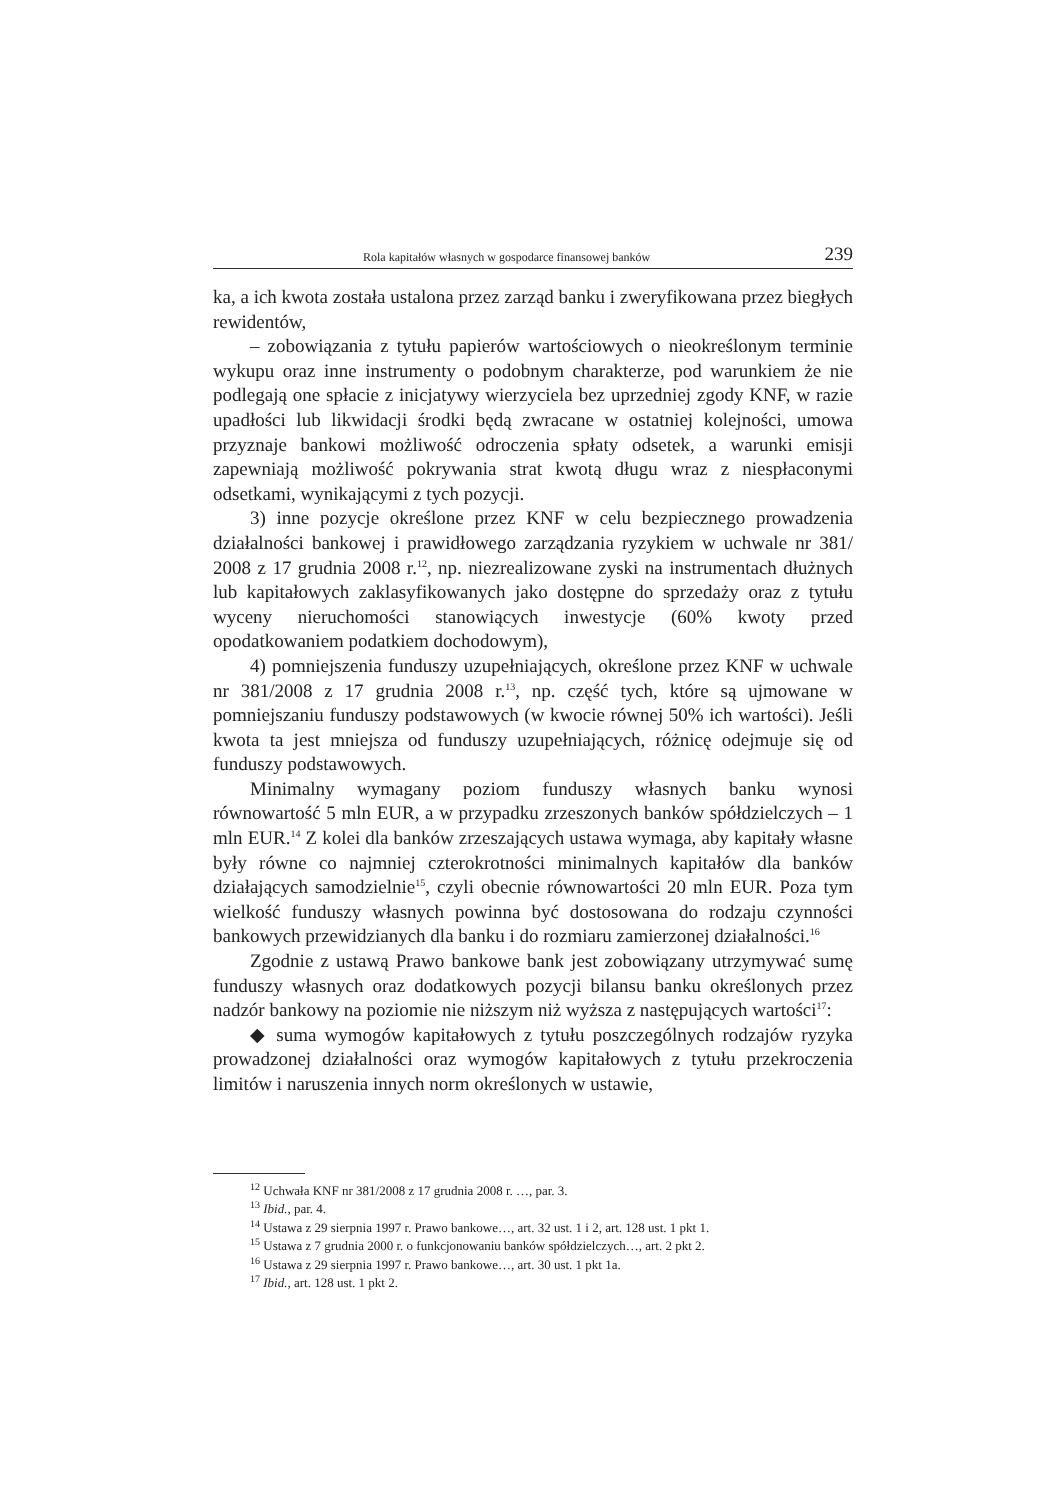Rola kapitałów własnych w gospodarce finansowej banków 239
ka, a ich kwota została ustalona przez zarząd banku i zweryfikowana przez biegłych rewidentów,
– zobowiązania z tytułu papierów wartościowych o nieokreślonym terminie wykupu oraz inne instrumenty o podobnym charakterze, pod warunkiem że nie podlegają one spłacie z inicjatywy wierzyciela bez uprzedniej zgody KNF, w razie upadłości lub likwidacji środki będą zwracane w ostatniej kolejności, umowa przyznaje bankowi możliwość odroczenia spłaty odsetek, a warunki emisji zapewniają możliwość pokrywania strat kwotą długu wraz z niespłaconymi odsetkami, wynikającymi z tych pozycji.
3) inne pozycje określone przez KNF w celu bezpiecznego prowadzenia działalności bankowej i prawidłowego zarządzania ryzykiem w uchwale nr 381/ 2008 z 17 grudnia 2008 r.<sup>12</sup>, np. niezrealizowane zyski na instrumentach dłużnych lub kapitałowych zaklasyfikowanych jako dostępne do sprzedaży oraz z tytułu wyceny nieruchomości stanowiących inwestycje (60% kwoty przed opodatkowaniem podatkiem dochodowym),
4) pomniejszenia funduszy uzupełniających, określone przez KNF w uchwale nr 381/2008 z 17 grudnia 2008 r.<sup>13</sup>, np. część tych, które są ujmowane w pomniejszaniu funduszy podstawowych (w kwocie równej 50% ich wartości). Jeśli kwota ta jest mniejsza od funduszy uzupełniających, różnicę odejmuje się od funduszy podstawowych.
Minimalny wymagany poziom funduszy własnych banku wynosi równowartość 5 mln EUR, a w przypadku zrzeszonych banków spółdzielczych – 1 mln EUR.<sup>14</sup> Z kolei dla banków zrzeszających ustawa wymaga, aby kapitały własne były równe co najmniej czterokrotności minimalnych kapitałów dla banków działających samodzielnie<sup>15</sup>, czyli obecnie równowartości 20 mln EUR. Poza tym wielkość funduszy własnych powinna być dostosowana do rodzaju czynności bankowych przewidzianych dla banku i do rozmiaru zamierzonej działalności.<sup>16</sup>
Zgodnie z ustawą Prawo bankowe bank jest zobowiązany utrzymywać sumę funduszy własnych oraz dodatkowych pozycji bilansu banku określonych przez nadzór bankowy na poziomie nie niższym niż wyższa z następujących wartości<sup>17</sup>:
◆ suma wymogów kapitałowych z tytułu poszczególnych rodzajów ryzyka prowadzonej działalności oraz wymogów kapitałowych z tytułu przekroczenia limitów i naruszenia innych norm określonych w ustawie,
<sup>12</sup> Uchwała KNF nr 381/2008 z 17 grudnia 2008 r. …, par. 3.
<sup>13</sup> Ibid., par. 4.
<sup>14</sup> Ustawa z 29 sierpnia 1997 r. Prawo bankowe…, art. 32 ust. 1 i 2, art. 128 ust. 1 pkt 1.
<sup>15</sup> Ustawa z 7 grudnia 2000 r. o funkcjonowaniu banków spółdzielczych…, art. 2 pkt 2.
<sup>16</sup> Ustawa z 29 sierpnia 1997 r. Prawo bankowe…, art. 30 ust. 1 pkt 1a.
<sup>17</sup> Ibid., art. 128 ust. 1 pkt 2.